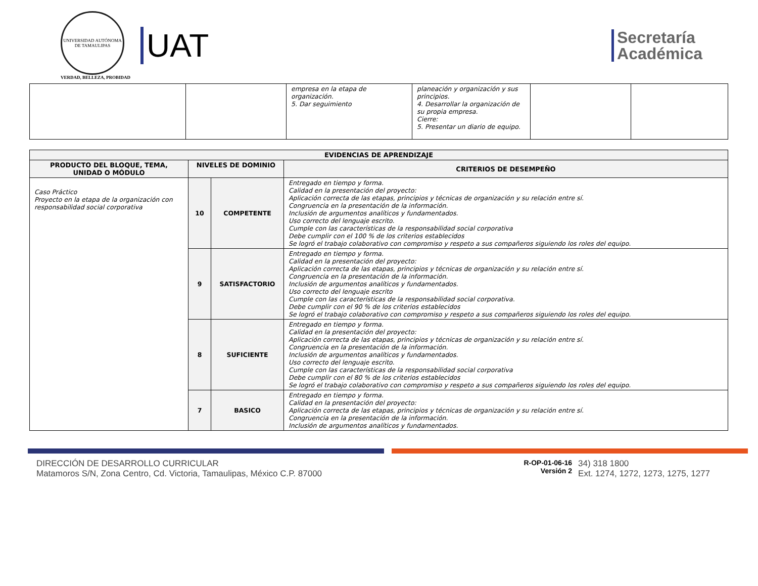UNIVERSIDAD AUTÓNOMA DE TAMAULIPAS
VERDAD, BELLEZA, PROBIDAD
UAT
Secretaría
Académica
| | | empresa en la etapa de organización. 5. Dar seguimiento | planeación y organización y sus principios. 4. Desarrollar la organización de su propia empresa. Cierre: 5. Presentar un diario de equipo. | | |
| EVIDENCIAS DE APRENDIZAJE | | | |
| --- | --- | --- | --- |
| PRODUCTO DEL BLOQUE, TEMA, UNIDAD O MÓDULO | NIVELES DE DOMINIO | | CRITERIOS DE DESEMPEÑO |
| Caso Práctico Proyecto en la etapa de la organización con responsabilidad social corporativa | 10 | COMPETENTE | Entregado en tiempo y forma. Calidad en la presentación del proyecto: Aplicación correcta de las etapas, principios y técnicas de organización y su relación entre sí. Congruencia en la presentación de la información. Inclusión de argumentos analíticos y fundamentados. Uso correcto del lenguaje escrito. Cumple con las características de la responsabilidad social corporativa Debe cumplir con el 100 % de los criterios establecidos Se logró el trabajo colaborativo con compromiso y respeto a sus compañeros siguiendo los roles del equipo. |
| | 9 | SATISFACTORIO | Entregado en tiempo y forma. Calidad en la presentación del proyecto: Aplicación correcta de las etapas, principios y técnicas de organización y su relación entre sí. Congruencia en la presentación de la información. Inclusión de argumentos analíticos y fundamentados. Uso correcto del lenguaje escrito Cumple con las características de la responsabilidad social corporativa. Debe cumplir con el 90 % de los criterios establecidos Se logró el trabajo colaborativo con compromiso y respeto a sus compañeros siguiendo los roles del equipo. |
| | 8 | SUFICIENTE | Entregado en tiempo y forma. Calidad en la presentación del proyecto: Aplicación correcta de las etapas, principios y técnicas de organización y su relación entre sí. Congruencia en la presentación de la información. Inclusión de argumentos analíticos y fundamentados. Uso correcto del lenguaje escrito. Cumple con las características de la responsabilidad social corporativa Debe cumplir con el 80 % de los criterios establecidos Se logró el trabajo colaborativo con compromiso y respeto a sus compañeros siguiendo los roles del equipo. |
| | 7 | BASICO | Entregado en tiempo y forma. Calidad en la presentación del proyecto: Aplicación correcta de las etapas, principios y técnicas de organización y su relación entre sí. Congruencia en la presentación de la información. Inclusión de argumentos analíticos y fundamentados. |
DIRECCIÓN DE DESARROLLO CURRICULAR
Matamoros S/N, Zona Centro, Cd. Victoria, Tamaulipas, México C.P. 87000
R-OP-01-06-16
Versión 2
34) 318 1800
Ext. 1274, 1272, 1273, 1275, 1277